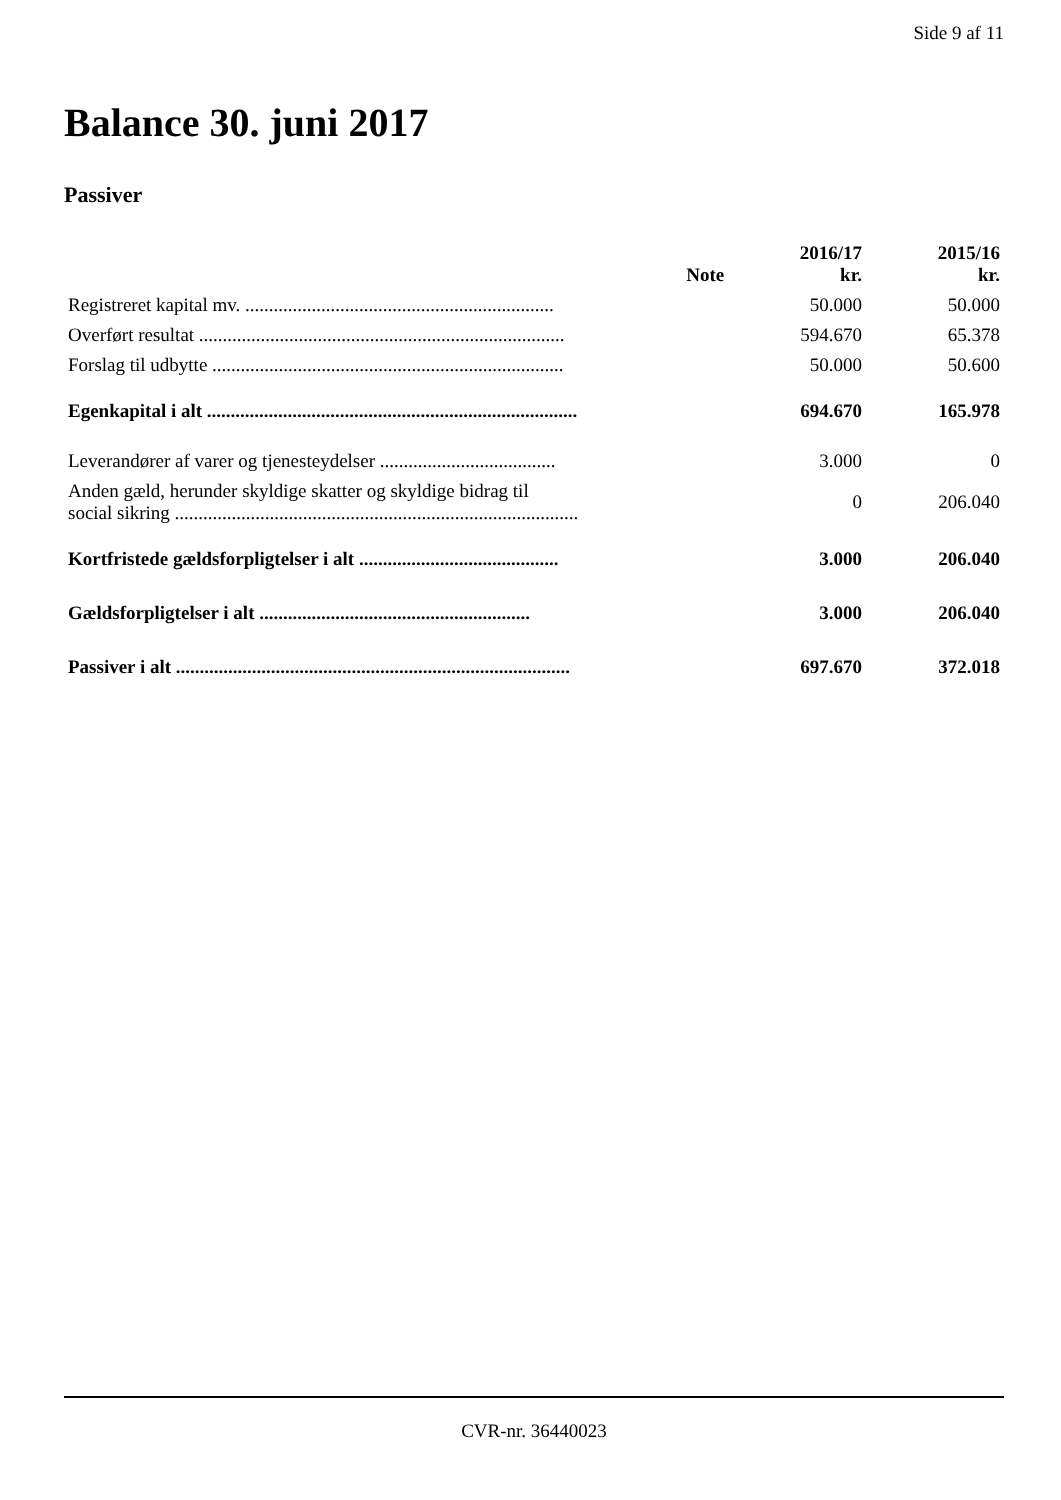Side 9 af 11
Balance 30. juni 2017
Passiver
| | Note | 2016/17 kr. | 2015/16 kr. |
| --- | --- | --- | --- |
| Registreret kapital mv. ................................................................. | | 50.000 | 50.000 |
| Overført resultat ............................................................................. | | 594.670 | 65.378 |
| Forslag til udbytte .......................................................................... | | 50.000 | 50.600 |
| Egenkapital i alt .............................................................................. | | 694.670 | 165.978 |
| Leverandører af varer og tjenesteydelser ..................................... | | 3.000 | 0 |
| Anden gæld, herunder skyldige skatter og skyldige bidrag til social sikring ..................................................................................... | | 0 | 206.040 |
| Kortfristede gældsforpligtelser i alt .......................................... | | 3.000 | 206.040 |
| Gældsforpligtelser i alt ......................................................... | | 3.000 | 206.040 |
| Passiver i alt ................................................................................... | | 697.670 | 372.018 |
CVR-nr. 36440023